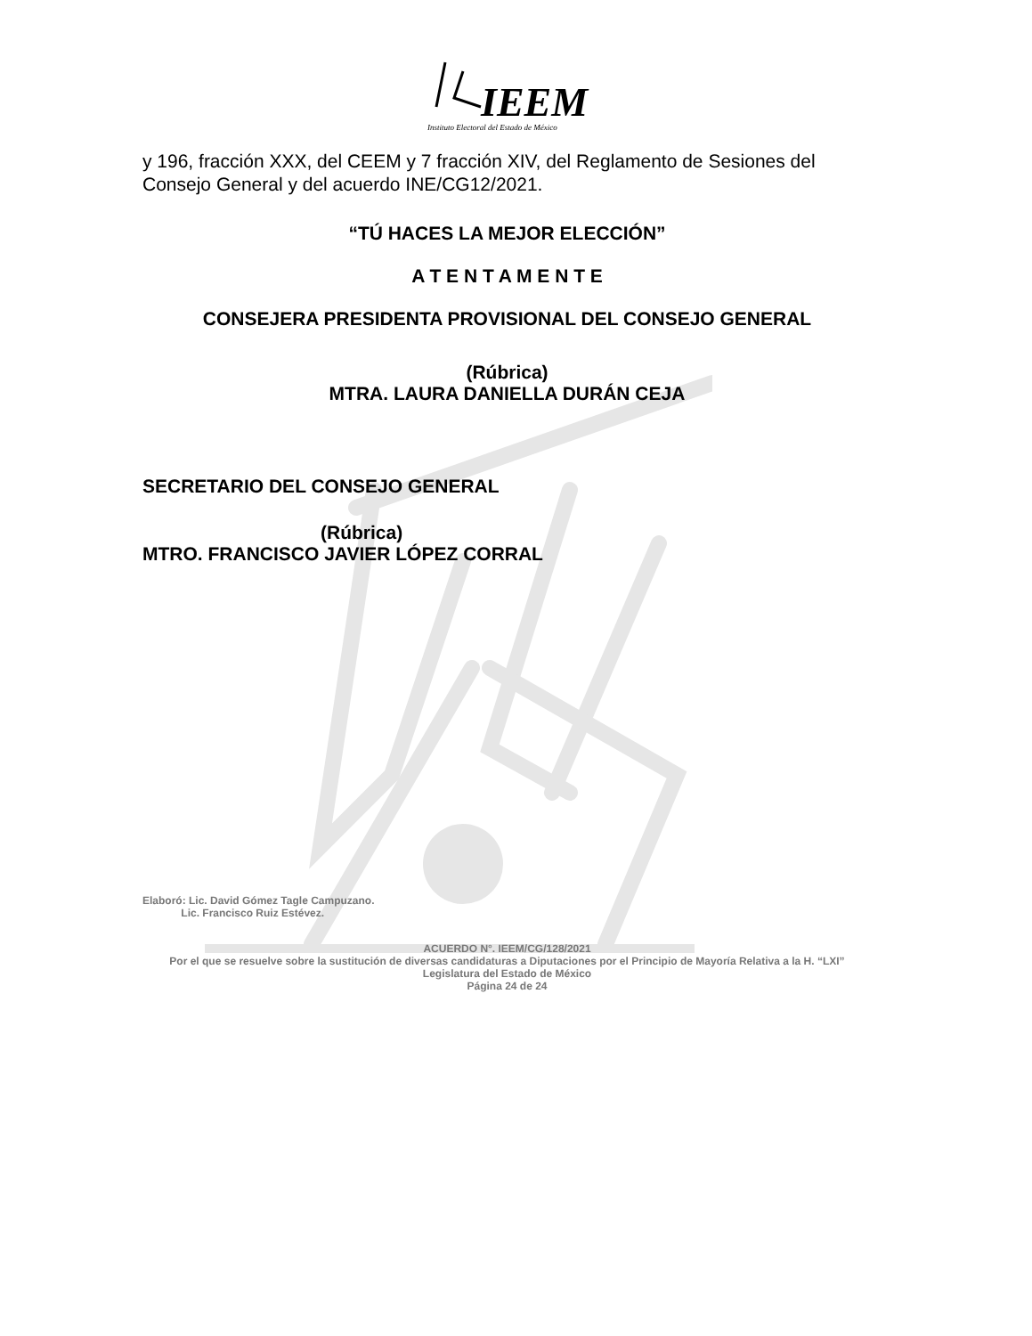IEEM
Instituto Electoral del Estado de México
y 196, fracción XXX, del CEEM y 7 fracción XIV, del Reglamento de Sesiones del Consejo General y del acuerdo INE/CG12/2021.
“TÚ HACES LA MEJOR ELECCIÓN”
A T E N T A M E N T E
CONSEJERA PRESIDENTA PROVISIONAL DEL CONSEJO GENERAL
(Rúbrica)
MTRA. LAURA DANIELLA DURÁN CEJA
SECRETARIO DEL CONSEJO GENERAL
(Rúbrica)
MTRO. FRANCISCO JAVIER LÓPEZ CORRAL
Elaboró: Lic. David Gómez Tagle Campuzano.
Lic. Francisco Ruiz Estévez.
ACUERDO N°. IEEM/CG/128/2021
Por el que se resuelve sobre la sustitución de diversas candidaturas a Diputaciones por el Principio de Mayoría Relativa a la H. “LXI” Legislatura del Estado de México
Página 24 de 24